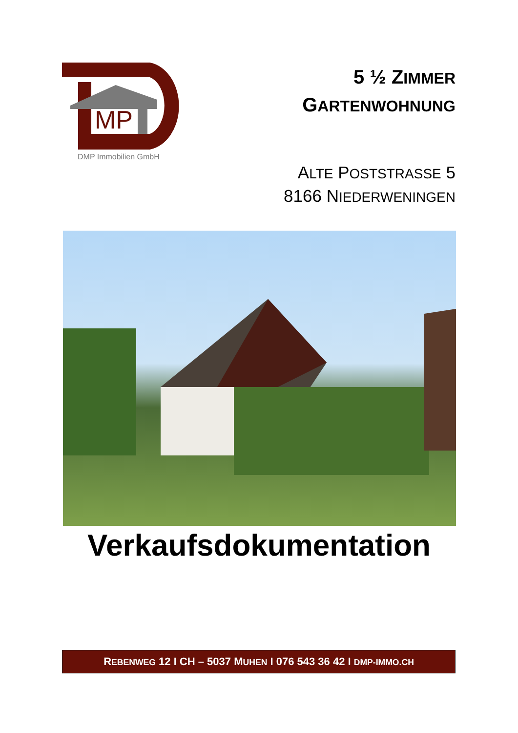MP
DMP Immobilien GmbH
5 ½ ZIMMER
GARTENWOHNUNG
ALTE POSTSTRASSE 5
8166 NIEDERWENINGEN
Verkaufsdokumentation
REBENWEG 12 I CH – 5037 MUHEN I 076 543 36 42 I DMP-IMMO.CH